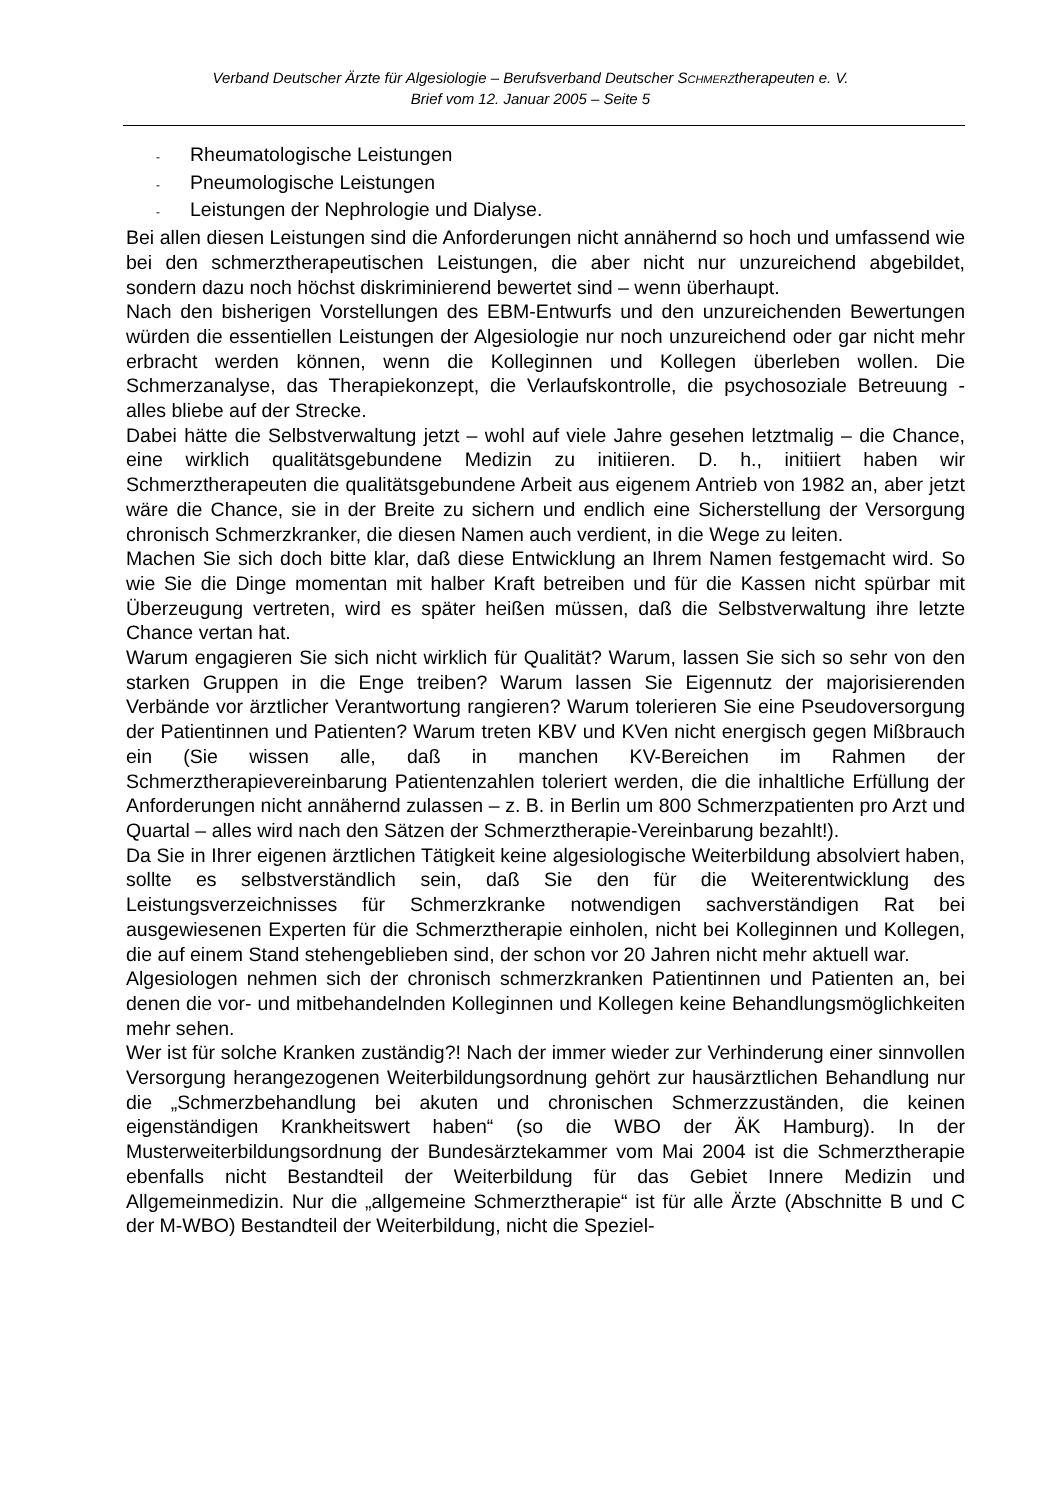Verband Deutscher Ärzte für Algesiologie – Berufsverband Deutscher SCHMERZtherapeuten e. V.
Brief vom 12. Januar 2005 – Seite 5
- Rheumatologische Leistungen
- Pneumologische Leistungen
- Leistungen der Nephrologie und Dialyse.
Bei allen diesen Leistungen sind die Anforderungen nicht annähernd so hoch und umfassend wie bei den schmerztherapeutischen Leistungen, die aber nicht nur unzureichend abgebildet, sondern dazu noch höchst diskriminierend bewertet sind – wenn überhaupt.
Nach den bisherigen Vorstellungen des EBM-Entwurfs und den unzureichenden Bewertungen würden die essentiellen Leistungen der Algesiologie nur noch unzureichend oder gar nicht mehr erbracht werden können, wenn die Kolleginnen und Kollegen überleben wollen. Die Schmerzanalyse, das Therapiekonzept, die Verlaufskontrolle, die psychosoziale Betreuung - alles bliebe auf der Strecke.
Dabei hätte die Selbstverwaltung jetzt – wohl auf viele Jahre gesehen letztmalig – die Chance, eine wirklich qualitätsgebundene Medizin zu initiieren. D. h., initiiert haben wir Schmerztherapeuten die qualitätsgebundene Arbeit aus eigenem Antrieb von 1982 an, aber jetzt wäre die Chance, sie in der Breite zu sichern und endlich eine Sicherstellung der Versorgung chronisch Schmerzkranker, die diesen Namen auch verdient, in die Wege zu leiten.
Machen Sie sich doch bitte klar, daß diese Entwicklung an Ihrem Namen festgemacht wird. So wie Sie die Dinge momentan mit halber Kraft betreiben und für die Kassen nicht spürbar mit Überzeugung vertreten, wird es später heißen müssen, daß die Selbstverwaltung ihre letzte Chance vertan hat.
Warum engagieren Sie sich nicht wirklich für Qualität? Warum, lassen Sie sich so sehr von den starken Gruppen in die Enge treiben? Warum lassen Sie Eigennutz der majorisierenden Verbände vor ärztlicher Verantwortung rangieren? Warum tolerieren Sie eine Pseudoversorgung der Patientinnen und Patienten? Warum treten KBV und KVen nicht energisch gegen Mißbrauch ein (Sie wissen alle, daß in manchen KV-Bereichen im Rahmen der Schmerztherapievereinbarung Patientenzahlen toleriert werden, die die inhaltliche Erfüllung der Anforderungen nicht annähernd zulassen – z. B. in Berlin um 800 Schmerzpatienten pro Arzt und Quartal – alles wird nach den Sätzen der Schmerztherapie-Vereinbarung bezahlt!).
Da Sie in Ihrer eigenen ärztlichen Tätigkeit keine algesiologische Weiterbildung absolviert haben, sollte es selbstverständlich sein, daß Sie den für die Weiterentwicklung des Leistungsverzeichnisses für Schmerzkranke notwendigen sachverständigen Rat bei ausgewiesenen Experten für die Schmerztherapie einholen, nicht bei Kolleginnen und Kollegen, die auf einem Stand stehengeblieben sind, der schon vor 20 Jahren nicht mehr aktuell war.
Algesiologen nehmen sich der chronisch schmerzkranken Patientinnen und Patienten an, bei denen die vor- und mitbehandelnden Kolleginnen und Kollegen keine Behandlungsmöglichkeiten mehr sehen.
Wer ist für solche Kranken zuständig?! Nach der immer wieder zur Verhinderung einer sinnvollen Versorgung herangezogenen Weiterbildungsordnung gehört zur hausärztlichen Behandlung nur die „Schmerzbehandlung bei akuten und chronischen Schmerzzuständen, die keinen eigenständigen Krankheitswert haben“ (so die WBO der ÄK Hamburg). In der Musterweiterbildungsordnung der Bundesärztekammer vom Mai 2004 ist die Schmerztherapie ebenfalls nicht Bestandteil der Weiterbildung für das Gebiet Innere Medizin und Allgemeinmedizin. Nur die „allgemeine Schmerztherapie“ ist für alle Ärzte (Abschnitte B und C der M-WBO) Bestandteil der Weiterbildung, nicht die Speziel-